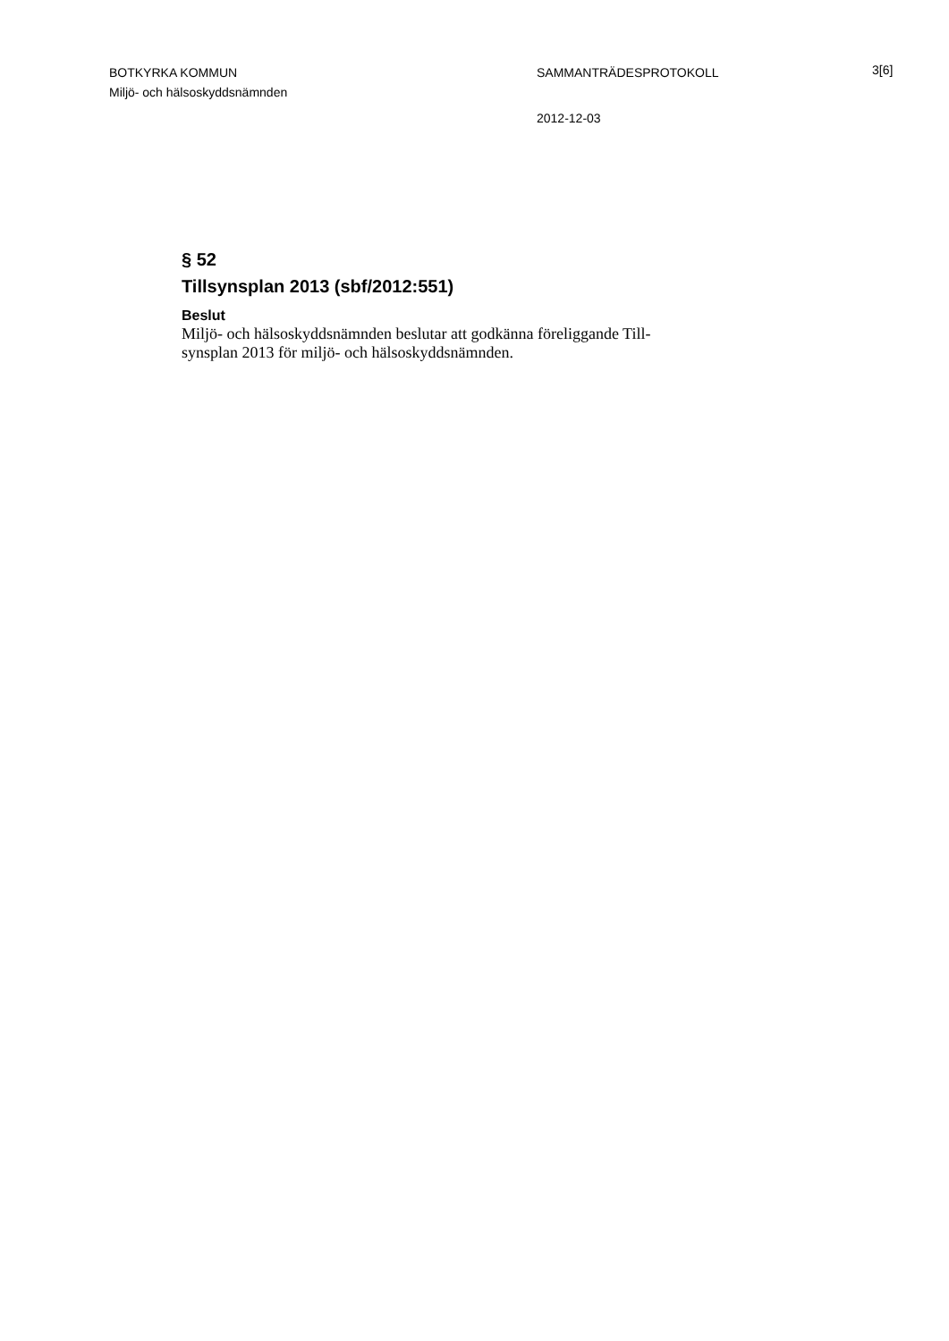BOTKYRKA KOMMUN
Miljö- och hälsoskyddsnämnden
SAMMANTRÄDESPROTOKOLL 3[6]
2012-12-03
§ 52
Tillsynsplan 2013 (sbf/2012:551)
Beslut
Miljö- och hälsoskyddsnämnden beslutar att godkänna föreliggande Till-
synsplan 2013 för miljö- och hälsoskyddsnämnden.